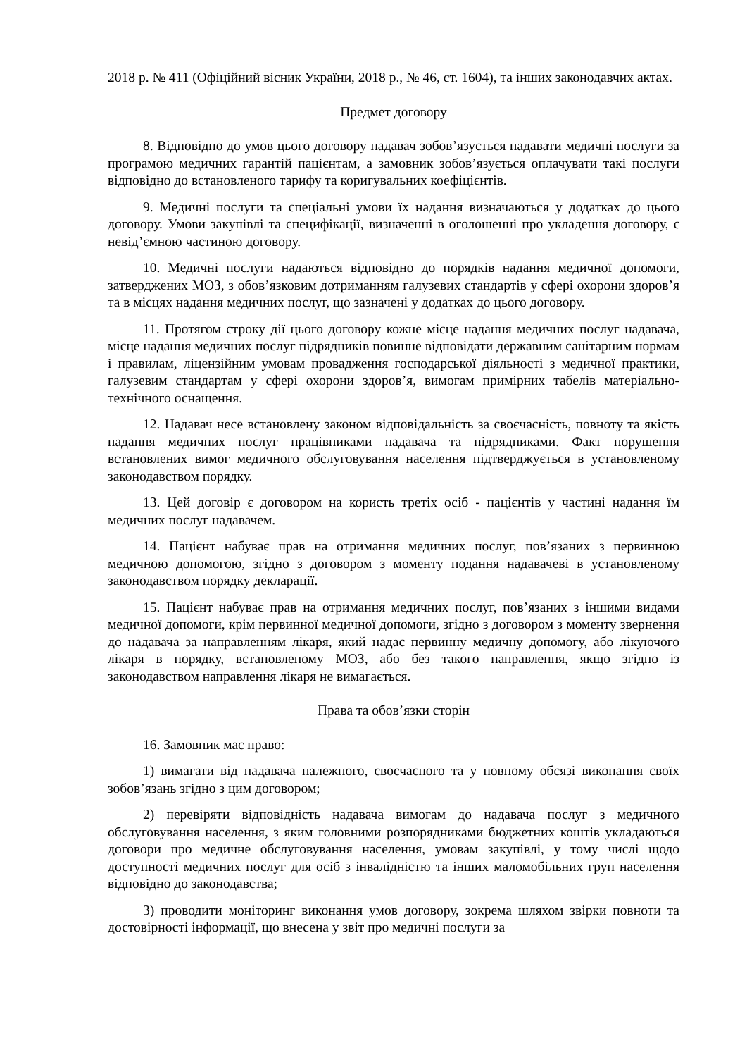2018 р. № 411 (Офіційний вісник України, 2018 р., № 46, ст. 1604), та інших законодавчих актах.
Предмет договору
8. Відповідно до умов цього договору надавач зобов’язується надавати медичні послуги за програмою медичних гарантій пацієнтам, а замовник зобов’язується оплачувати такі послуги відповідно до встановленого тарифу та коригувальних коефіцієнтів.
9. Медичні послуги та спеціальні умови їх надання визначаються у додатках до цього договору. Умови закупівлі та специфікації, визначенні в оголошенні про укладення договору, є невід’ємною частиною договору.
10. Медичні послуги надаються відповідно до порядків надання медичної допомоги, затверджених МОЗ, з обов’язковим дотриманням галузевих стандартів у сфері охорони здоров’я та в місцях надання медичних послуг, що зазначені у додатках до цього договору.
11. Протягом строку дії цього договору кожне місце надання медичних послуг надавача, місце надання медичних послуг підрядників повинне відповідати державним санітарним нормам і правилам, ліцензійним умовам провадження господарської діяльності з медичної практики, галузевим стандартам у сфері охорони здоров’я, вимогам примірних табелів матеріально-технічного оснащення.
12. Надавач несе встановлену законом відповідальність за своєчасність, повноту та якість надання медичних послуг працівниками надавача та підрядниками. Факт порушення встановлених вимог медичного обслуговування населення підтверджується в установленому законодавством порядку.
13. Цей договір є договором на користь третіх осіб - пацієнтів у частині надання їм медичних послуг надавачем.
14. Пацієнт набуває прав на отримання медичних послуг, пов’язаних з первинною медичною допомогою, згідно з договором з моменту подання надавачеві в установленому законодавством порядку декларації.
15. Пацієнт набуває прав на отримання медичних послуг, пов’язаних з іншими видами медичної допомоги, крім первинної медичної допомоги, згідно з договором з моменту звернення до надавача за направленням лікаря, який надає первинну медичну допомогу, або лікуючого лікаря в порядку, встановленому МОЗ, або без такого направлення, якщо згідно із законодавством направлення лікаря не вимагається.
Права та обов’язки сторін
16. Замовник має право:
1) вимагати від надавача належного, своєчасного та у повному обсязі виконання своїх зобов’язань згідно з цим договором;
2) перевіряти відповідність надавача вимогам до надавача послуг з медичного обслуговування населення, з яким головними розпорядниками бюджетних коштів укладаються договори про медичне обслуговування населення, умовам закупівлі, у тому числі щодо доступності медичних послуг для осіб з інвалідністю та інших маломобільних груп населення відповідно до законодавства;
3) проводити моніторинг виконання умов договору, зокрема шляхом звірки повноти та достовірності інформації, що внесена у звіт про медичні послуги за